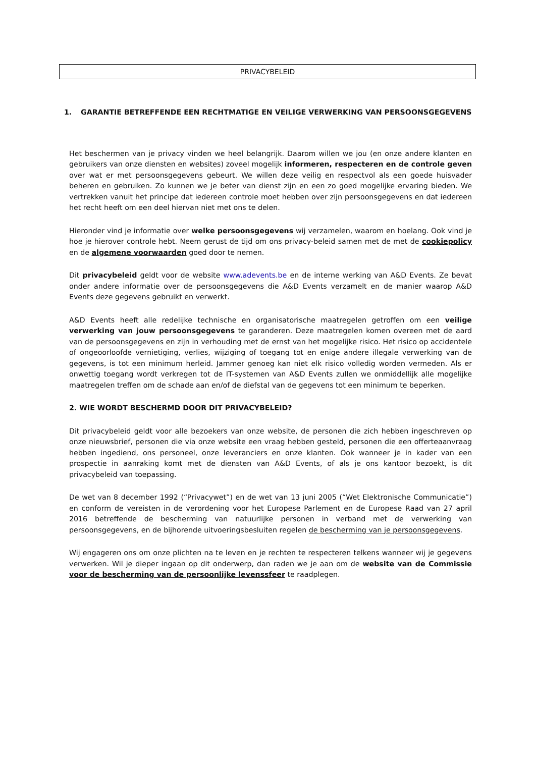PRIVACYBELEID
1. GARANTIE BETREFFENDE EEN RECHTMATIGE EN VEILIGE VERWERKING VAN PERSOONSGEGEVENS
Het beschermen van je privacy vinden we heel belangrijk. Daarom willen we jou (en onze andere klanten en gebruikers van onze diensten en websites) zoveel mogelijk informeren, respecteren en de controle geven over wat er met persoonsgegevens gebeurt. We willen deze veilig en respectvol als een goede huisvader beheren en gebruiken. Zo kunnen we je beter van dienst zijn en een zo goed mogelijke ervaring bieden. We vertrekken vanuit het principe dat iedereen controle moet hebben over zijn persoonsgegevens en dat iedereen het recht heeft om een deel hiervan niet met ons te delen.
Hieronder vind je informatie over welke persoonsgegevens wij verzamelen, waarom en hoelang. Ook vind je hoe je hierover controle hebt. Neem gerust de tijd om ons privacy-beleid samen met de met de cookiepolicy en de algemene voorwaarden goed door te nemen.
Dit privacybeleid geldt voor de website www.adevents.be en de interne werking van A&D Events. Ze bevat onder andere informatie over de persoonsgegevens die A&D Events verzamelt en de manier waarop A&D Events deze gegevens gebruikt en verwerkt.
A&D Events heeft alle redelijke technische en organisatorische maatregelen getroffen om een veilige verwerking van jouw persoonsgegevens te garanderen. Deze maatregelen komen overeen met de aard van de persoonsgegevens en zijn in verhouding met de ernst van het mogelijke risico. Het risico op accidentele of ongeoorloofde vernietiging, verlies, wijziging of toegang tot en enige andere illegale verwerking van de gegevens, is tot een minimum herleid. Jammer genoeg kan niet elk risico volledig worden vermeden. Als er onwettig toegang wordt verkregen tot de IT-systemen van A&D Events zullen we onmiddellijk alle mogelijke maatregelen treffen om de schade aan en/of de diefstal van de gegevens tot een minimum te beperken.
2. WIE WORDT BESCHERMD DOOR DIT PRIVACYBELEID?
Dit privacybeleid geldt voor alle bezoekers van onze website, de personen die zich hebben ingeschreven op onze nieuwsbrief, personen die via onze website een vraag hebben gesteld, personen die een offerteaanvraag hebben ingediend, ons personeel, onze leveranciers en onze klanten. Ook wanneer je in kader van een prospectie in aanraking komt met de diensten van A&D Events, of als je ons kantoor bezoekt, is dit privacybeleid van toepassing.
De wet van 8 december 1992 (“Privacywet”) en de wet van 13 juni 2005 (“Wet Elektronische Communicatie”) en conform de vereisten in de verordening voor het Europese Parlement en de Europese Raad van 27 april 2016 betreffende de bescherming van natuurlijke personen in verband met de verwerking van persoonsgegevens, en de bijhorende uitvoeringsbesluiten regelen de bescherming van je persoonsgegevens.
Wij engageren ons om onze plichten na te leven en je rechten te respecteren telkens wanneer wij je gegevens verwerken. Wil je dieper ingaan op dit onderwerp, dan raden we je aan om de website van de Commissie voor de bescherming van de persoonlijke levenssfeer te raadplegen.